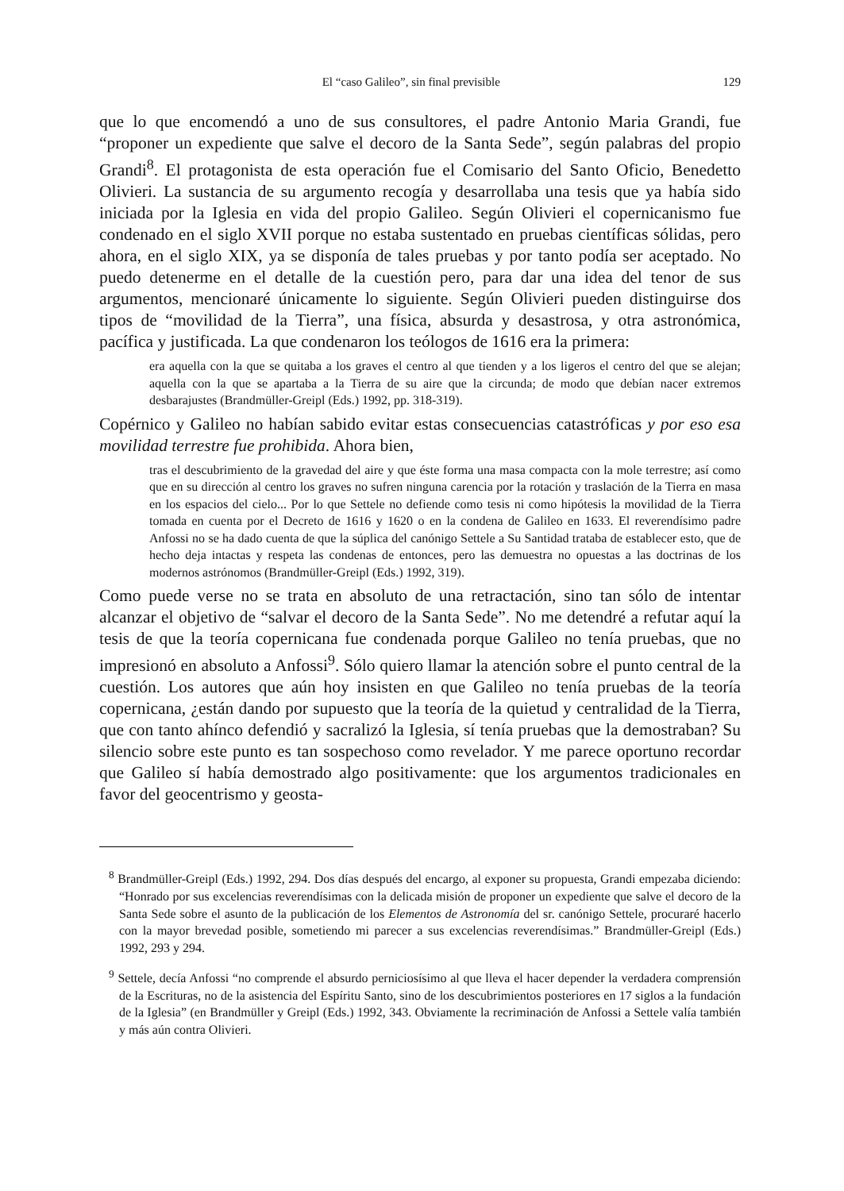El “caso Galileo”, sin final previsible 129
que lo que encomendó a uno de sus consultores, el padre Antonio Maria Grandi, fue “proponer un expediente que salve el decoro de la Santa Sede”, según palabras del propio Grandi<sup>8</sup>. El protagonista de esta operación fue el Comisario del Santo Oficio, Benedetto Olivieri. La sustancia de su argumento recogía y desarrollaba una tesis que ya había sido iniciada por la Iglesia en vida del propio Galileo. Según Olivieri el copernicanismo fue condenado en el siglo XVII porque no estaba sustentado en pruebas científicas sólidas, pero ahora, en el siglo XIX, ya se disponía de tales pruebas y por tanto podía ser aceptado. No puedo detenerme en el detalle de la cuestión pero, para dar una idea del tenor de sus argumentos, mencionaré únicamente lo siguiente. Según Olivieri pueden distinguirse dos tipos de “movilidad de la Tierra”, una física, absurda y desastrosa, y otra astronómica, pacífica y justificada. La que condenaron los teólogos de 1616 era la primera:
era aquella con la que se quitaba a los graves el centro al que tienden y a los ligeros el centro del que se alejan; aquella con la que se apartaba a la Tierra de su aire que la circunda; de modo que debían nacer extremos desbarajustes (Brandmüller-Greipl (Eds.) 1992, pp. 318-319).
Copérnico y Galileo no habían sabido evitar estas consecuencias catastróficas y por eso esa movilidad terrestre fue prohibida. Ahora bien,
tras el descubrimiento de la gravedad del aire y que éste forma una masa compacta con la mole terrestre; así como que en su dirección al centro los graves no sufren ninguna carencia por la rotación y traslación de la Tierra en masa en los espacios del cielo... Por lo que Settele no defiende como tesis ni como hipótesis la movilidad de la Tierra tomada en cuenta por el Decreto de 1616 y 1620 o en la condena de Galileo en 1633. El reverendísimo padre Anfossi no se ha dado cuenta de que la súplica del canónigo Settele a Su Santidad trataba de establecer esto, que de hecho deja intactas y respeta las condenas de entonces, pero las demuestra no opuestas a las doctrinas de los modernos astrónomos (Brandmüller-Greipl (Eds.) 1992, 319).
Como puede verse no se trata en absoluto de una retractación, sino tan sólo de intentar alcanzar el objetivo de “salvar el decoro de la Santa Sede”. No me detendré a refutar aquí la tesis de que la teoría copernicana fue condenada porque Galileo no tenía pruebas, que no impresionó en absoluto a Anfossi<sup>9</sup>. Sólo quiero llamar la atención sobre el punto central de la cuestión. Los autores que aún hoy insisten en que Galileo no tenía pruebas de la teoría copernicana, ¿están dando por supuesto que la teoría de la quietud y centralidad de la Tierra, que con tanto ahínco defendió y sacralizó la Iglesia, sí tenía pruebas que la demostraban? Su silencio sobre este punto es tan sospechoso como revelador. Y me parece oportuno recordar que Galileo sí había demostrado algo positivamente: que los argumentos tradicionales en favor del geocentrismo y geosta-
<sup>8</sup> Brandmüller-Greipl (Eds.) 1992, 294. Dos días después del encargo, al exponer su propuesta, Grandi empezaba diciendo: “Honrado por sus excelencias reverendísimas con la delicada misión de proponer un expediente que salve el decoro de la Santa Sede sobre el asunto de la publicación de los Elementos de Astronomía del sr. canónigo Settele, procuraré hacerlo con la mayor brevedad posible, sometiendo mi parecer a sus excelencias reverendísimas.” Brandmüller-Greipl (Eds.) 1992, 293 y 294.
<sup>9</sup> Settele, decía Anfossi “no comprende el absurdo perniciosísimo al que lleva el hacer depender la verdadera comprensión de la Escrituras, no de la asistencia del Espíritu Santo, sino de los descubrimientos posteriores en 17 siglos a la fundación de la Iglesia” (en Brandmüller y Greipl (Eds.) 1992, 343. Obviamente la recriminación de Anfossi a Settele valía también y más aún contra Olivieri.